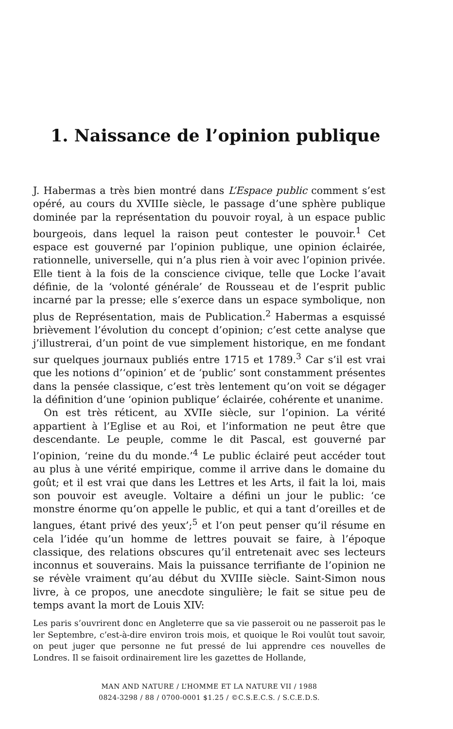1. Naissance de l’opinion publique
J. Habermas a très bien montré dans L’Espace public comment s’est opéré, au cours du XVIIIe siècle, le passage d’une sphère publique dominée par la représentation du pouvoir royal, à un espace public bourgeois, dans lequel la raison peut contester le pouvoir.<sup>1</sup> Cet espace est gouverné par l’opinion publique, une opinion éclairée, rationnelle, universelle, qui n’a plus rien à voir avec l’opinion privée. Elle tient à la fois de la conscience civique, telle que Locke l’avait définie, de la ‘volonté générale’ de Rousseau et de l’esprit public incarné par la presse; elle s’exerce dans un espace symbolique, non plus de Représentation, mais de Publication.<sup>2</sup> Habermas a esquissé brièvement l’évolution du concept d’opinion; c’est cette analyse que j’illustrerai, d’un point de vue simplement historique, en me fondant sur quelques journaux publiés entre 1715 et 1789.<sup>3</sup> Car s’il est vrai que les notions d’‘opinion’ et de ‘public’ sont constamment présentes dans la pensée classique, c’est très lentement qu’on voit se dégager la définition d’une ‘opinion publique’ éclairée, cohérente et unanime.
On est très réticent, au XVIIe siècle, sur l’opinion. La vérité appartient à l’Eglise et au Roi, et l’information ne peut être que descendante. Le peuple, comme le dit Pascal, est gouverné par l’opinion, ‘reine du du monde.’<sup>4</sup> Le public éclairé peut accéder tout au plus à une vérité empirique, comme il arrive dans le domaine du goût; et il est vrai que dans les Lettres et les Arts, il fait la loi, mais son pouvoir est aveugle. Voltaire a défini un jour le public: ‘ce monstre énorme qu’on appelle le public, et qui a tant d’oreilles et de langues, étant privé des yeux’;<sup>5</sup> et l’on peut penser qu’il résume en cela l’idée qu’un homme de lettres pouvait se faire, à l’époque classique, des relations obscures qu’il entretenait avec ses lecteurs inconnus et souverains. Mais la puissance terrifiante de l’opinion ne se révèle vraiment qu’au début du XVIIIe siècle. Saint-Simon nous livre, à ce propos, une anecdote singulière; le fait se situe peu de temps avant la mort de Louis XIV:
Les paris s’ouvrirent donc en Angleterre que sa vie passeroit ou ne passeroit pas le ler Septembre, c’est-à-dire environ trois mois, et quoique le Roi voulût tout savoir, on peut juger que personne ne fut pressé de lui apprendre ces nouvelles de Londres. Il se faisoit ordinairement lire les gazettes de Hollande,
MAN AND NATURE / L’HOMME ET LA NATURE VII / 1988
0824-3298 / 88 / 0700-0001 $1.25 / ©C.S.E.C.S. / S.C.E.D.S.